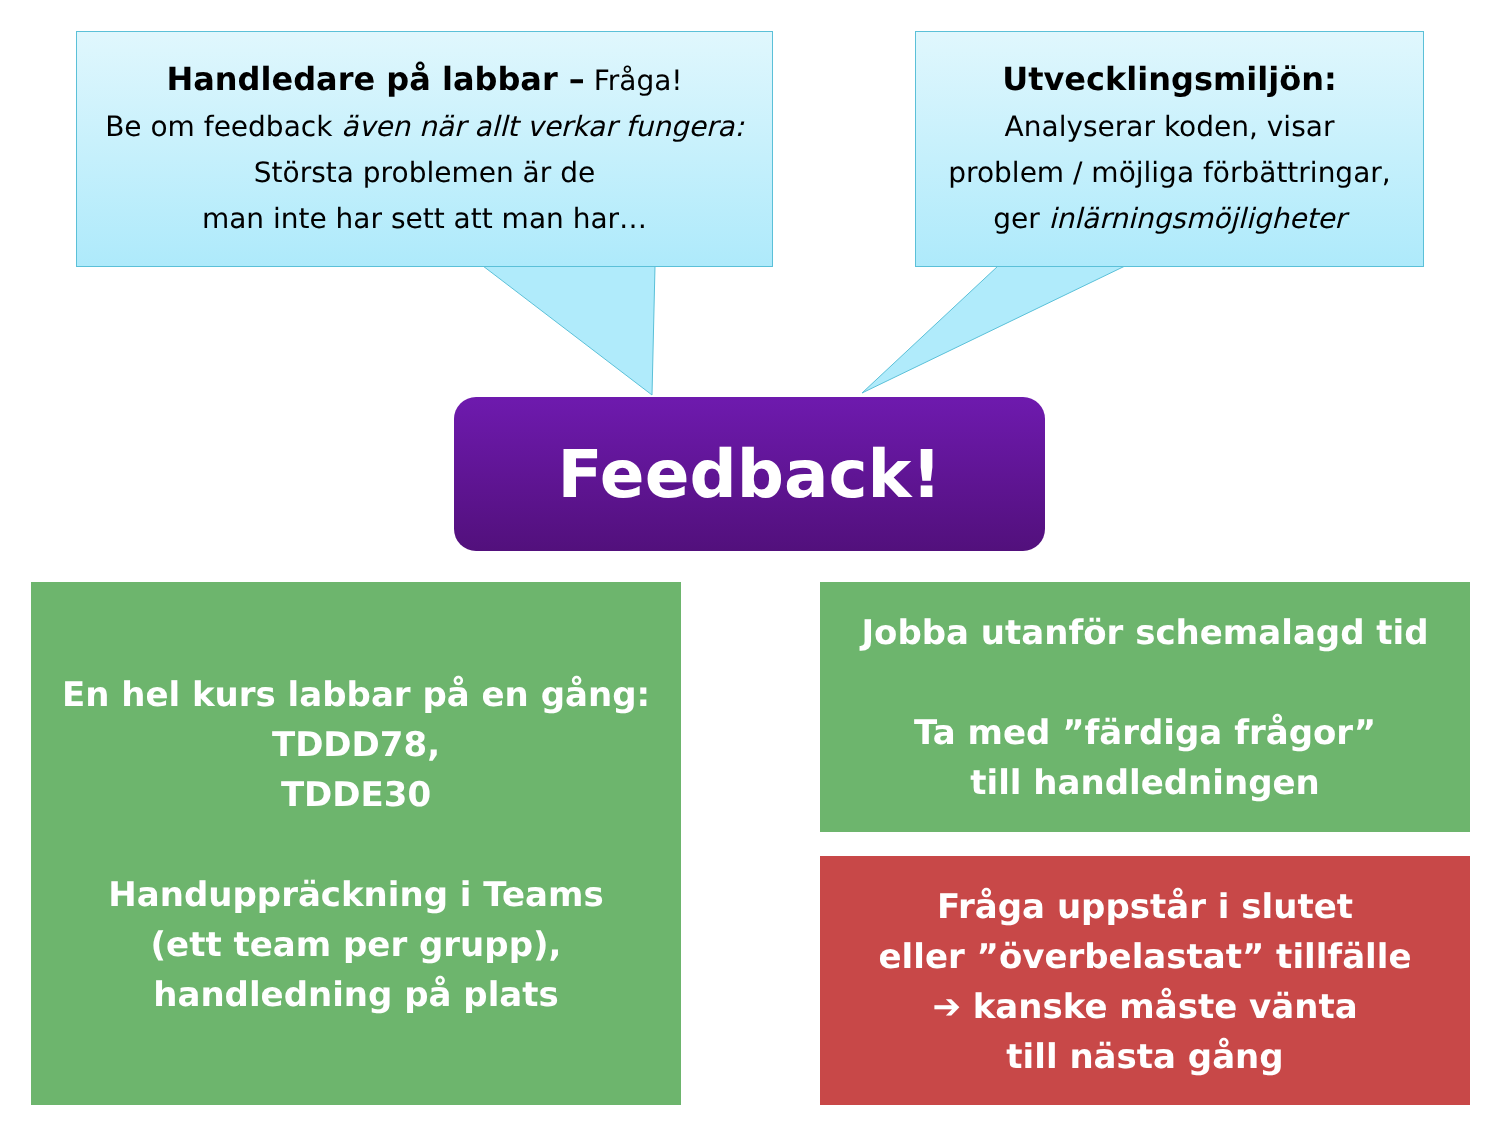Handledare på labbar – Fråga!
Be om feedback även när allt verkar fungera:
Största problemen är de
man inte har sett att man har…
Utvecklingsmiljön:
Analyserar koden, visar
problem / möjliga förbättringar,
ger inlärningsmöjligheter
Feedback!
En hel kurs labbar på en gång:
TDDD78,
TDDE30
Handuppräckning i Teams
(ett team per grupp),
handledning på plats
Jobba utanför schemalagd tid
Ta med ”färdiga frågor”
till handledningen
Fråga uppstår i slutet
eller ”överbelastat” tillfälle
➔ kanske måste vänta
till nästa gång